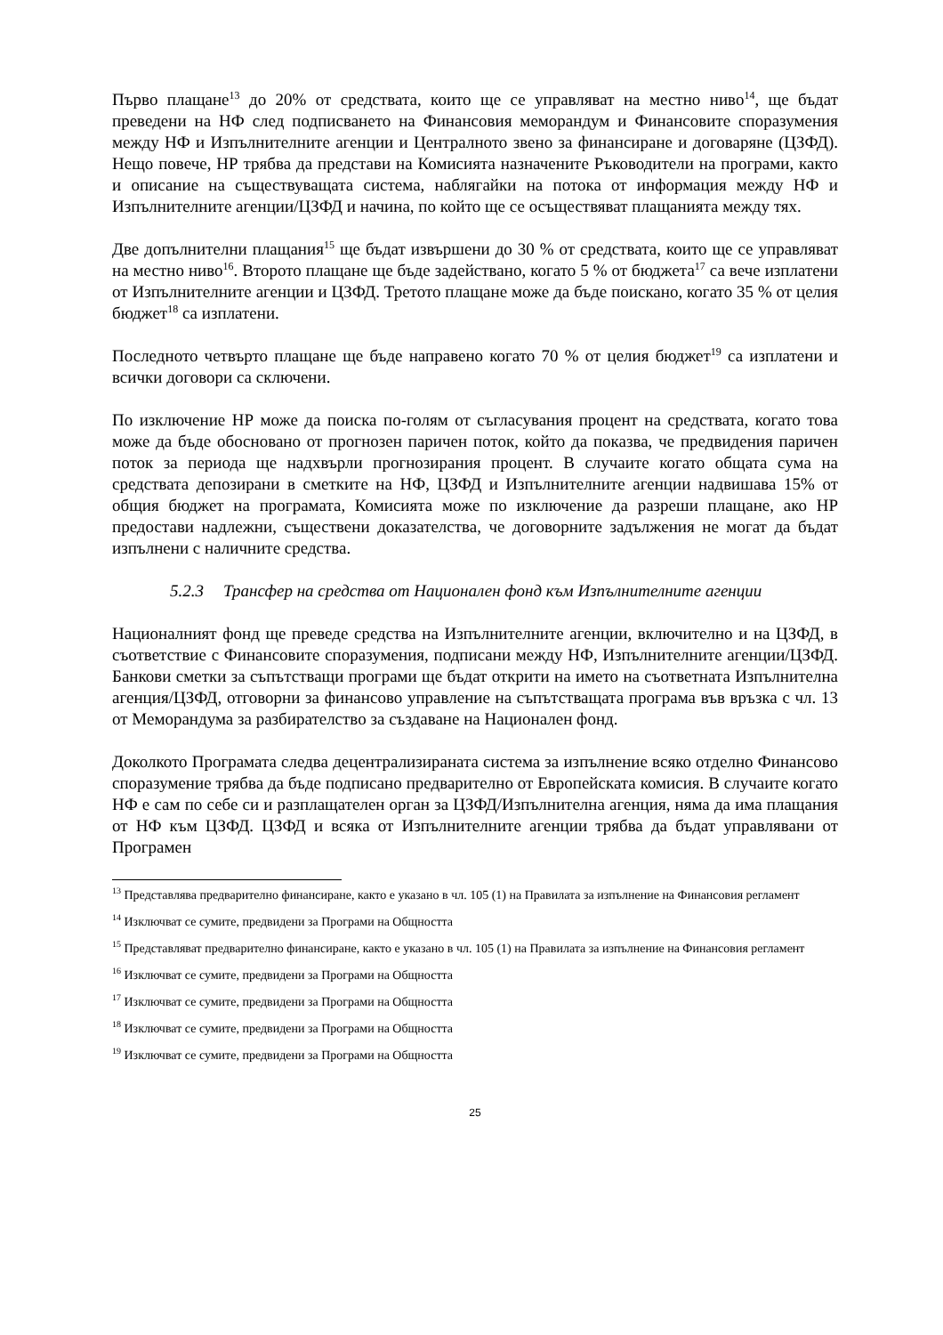Първо плащане<sup>13</sup> до 20% от средствата, които ще се управляват на местно ниво<sup>14</sup>, ще бъдат преведени на НФ след подписването на Финансовия меморандум и Финансовите споразумения между НФ и Изпълнителните агенции и Централното звено за финансиране и договаряне (ЦЗФД). Нещо повече, НР трябва да представи на Комисията назначените Ръководители на програми, както и описание на съществуващата система, наблягайки на потока от информация между НФ и Изпълнителните агенции/ЦЗФД и начина, по който ще се осъществяват плащанията между тях.
Две допълнителни плащания<sup>15</sup> ще бъдат извършени до 30 % от средствата, които ще се управляват на местно ниво<sup>16</sup>. Второто плащане ще бъде задействано, когато 5 % от бюджета<sup>17</sup> са вече изплатени от Изпълнителните агенции и ЦЗФД. Третото плащане може да бъде поискано, когато 35 % от целия бюджет<sup>18</sup> са изплатени.
Последното четвърто плащане ще бъде направено когато 70 % от целия бюджет<sup>19</sup> са изплатени и всички договори са сключени.
По изключение НР може да поиска по-голям от съгласувания процент на средствата, когато това може да бъде обосновано от прогнозен паричен поток, който да показва, че предвидения паричен поток за периода ще надхвърли прогнозирания процент. В случаите когато общата сума на средствата депозирани в сметките на НФ, ЦЗФД и Изпълнителните агенции надвишава 15% от общия бюджет на програмата, Комисията може по изключение да разреши плащане, ако НР предостави надлежни, съществени доказателства, че договорните задължения не могат да бъдат изпълнени с наличните средства.
5.2.3 Трансфер на средства от Национален фонд към Изпълнителните агенции
Националният фонд ще преведе средства на Изпълнителните агенции, включително и на ЦЗФД, в съответствие с Финансовите споразумения, подписани между НФ, Изпълнителните агенции/ЦЗФД. Банкови сметки за съпътстващи програми ще бъдат открити на името на съответната Изпълнителна агенция/ЦЗФД, отговорни за финансово управление на съпътстващата програма във връзка с чл. 13 от Меморандума за разбирателство за създаване на Национален фонд.
Доколкото Програмата следва децентрализираната система за изпълнение всяко отделно Финансово споразумение трябва да бъде подписано предварително от Европейската комисия. В случаите когато НФ е сам по себе си и разплащателен орган за ЦЗФД/Изпълнителна агенция, няма да има плащания от НФ към ЦЗФД. ЦЗФД и всяка от Изпълнителните агенции трябва да бъдат управлявани от Програмен
<sup>13</sup> Представлява предварително финансиране, както е указано в чл. 105 (1) на Правилата за изпълнение на Финансовия регламент
<sup>14</sup> Изключват се сумите, предвидени за Програми на Общността
<sup>15</sup> Представляват предварително финансиране, както е указано в чл. 105 (1) на Правилата за изпълнение на Финансовия регламент
<sup>16</sup> Изключват се сумите, предвидени за Програми на Общността
<sup>17</sup> Изключват се сумите, предвидени за Програми на Общността
<sup>18</sup> Изключват се сумите, предвидени за Програми на Общността
<sup>19</sup> Изключват се сумите, предвидени за Програми на Общността
25